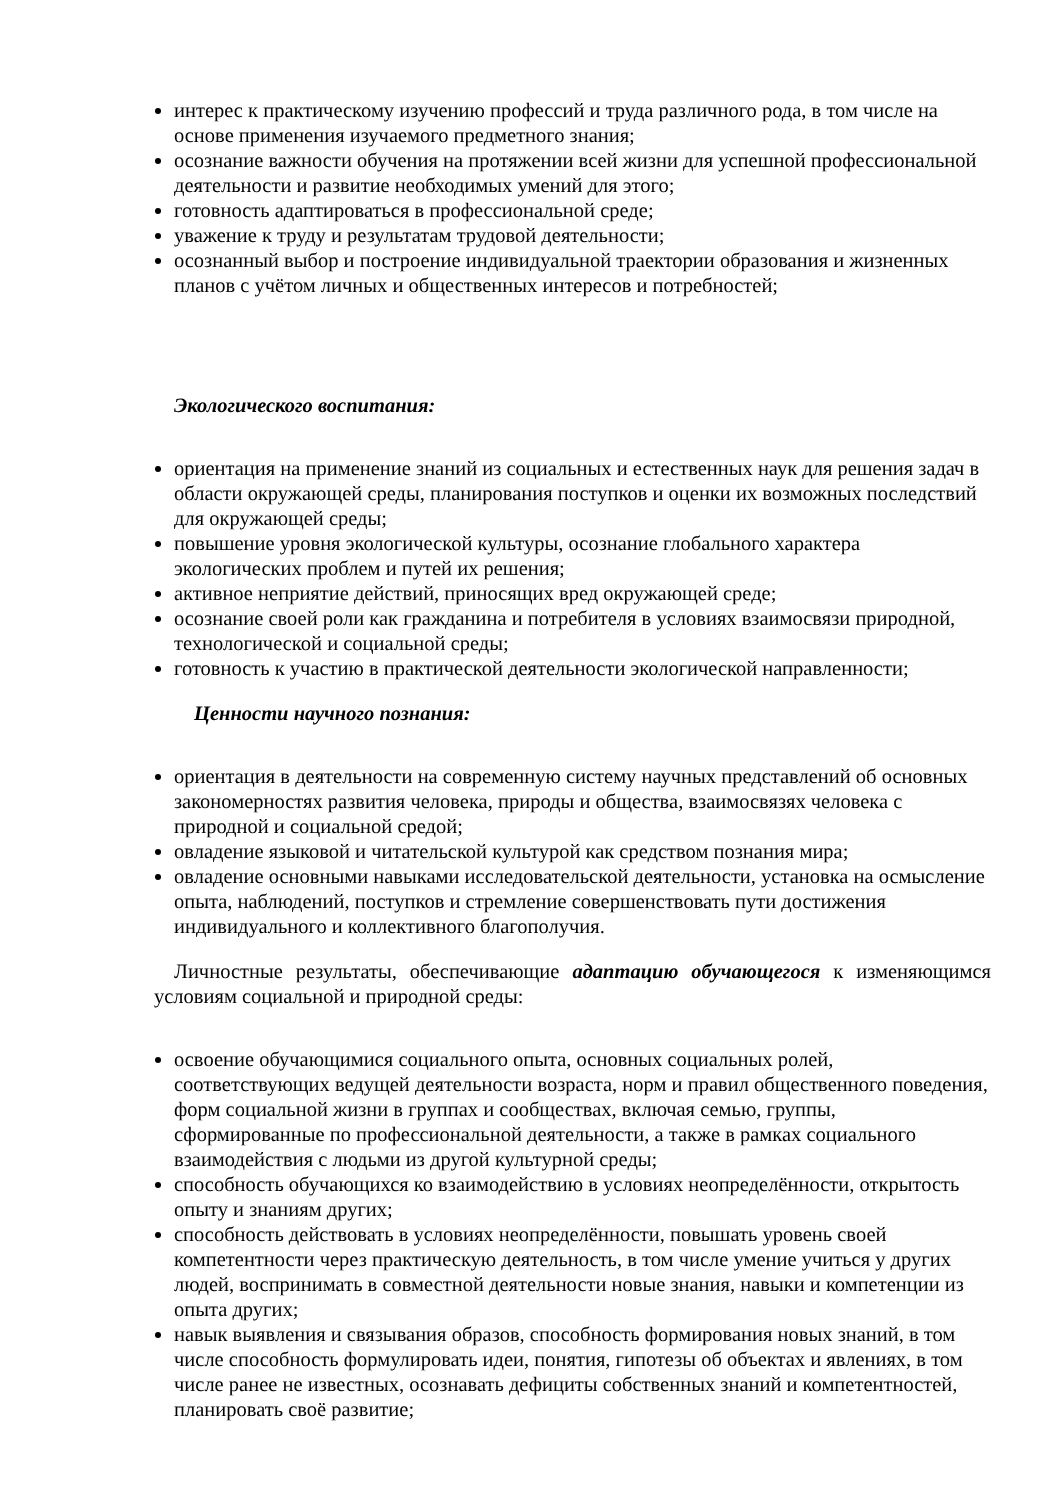интерес к практическому изучению профессий и труда различного рода, в том числе на основе применения изучаемого предметного знания;
осознание важности обучения на протяжении всей жизни для успешной профессиональной деятельности и развитие необходимых умений для этого;
готовность адаптироваться в профессиональной среде;
уважение к труду и результатам трудовой деятельности;
осознанный выбор и построение индивидуальной траектории образования и жизненных планов с учётом личных и общественных интересов и потребностей;
Экологического воспитания:
ориентация на применение знаний из социальных и естественных наук для решения задач в области окружающей среды, планирования поступков и оценки их возможных последствий для окружающей среды;
повышение уровня экологической культуры, осознание глобального характера экологических проблем и путей их решения;
активное неприятие действий, приносящих вред окружающей среде;
осознание своей роли как гражданина и потребителя в условиях взаимосвязи природной, технологической и социальной среды;
готовность к участию в практической деятельности экологической направленности;
Ценности научного познания:
ориентация в деятельности на современную систему научных представлений об основных закономерностях развития человека, природы и общества, взаимосвязях человека с природной и социальной средой;
овладение языковой и читательской культурой как средством познания мира;
овладение основными навыками исследовательской деятельности, установка на осмысление опыта, наблюдений, поступков и стремление совершенствовать пути достижения индивидуального и коллективного благополучия.
Личностные результаты, обеспечивающие адаптацию обучающегося к изменяющимся условиям социальной и природной среды:
освоение обучающимися социального опыта, основных социальных ролей, соответствующих ведущей деятельности возраста, норм и правил общественного поведения, форм социальной жизни в группах и сообществах, включая семью, группы, сформированные по профессиональной деятельности, а также в рамках социального взаимодействия с людьми из другой культурной среды;
способность обучающихся ко взаимодействию в условиях неопределённости, открытость опыту и знаниям других;
способность действовать в условиях неопределённости, повышать уровень своей компетентности через практическую деятельность, в том числе умение учиться у других людей, воспринимать в совместной деятельности новые знания, навыки и компетенции из опыта других;
навык выявления и связывания образов, способность формирования новых знаний, в том числе способность формулировать идеи, понятия, гипотезы об объектах и явлениях, в том числе ранее не известных, осознавать дефициты собственных знаний и компетентностей, планировать своё развитие;